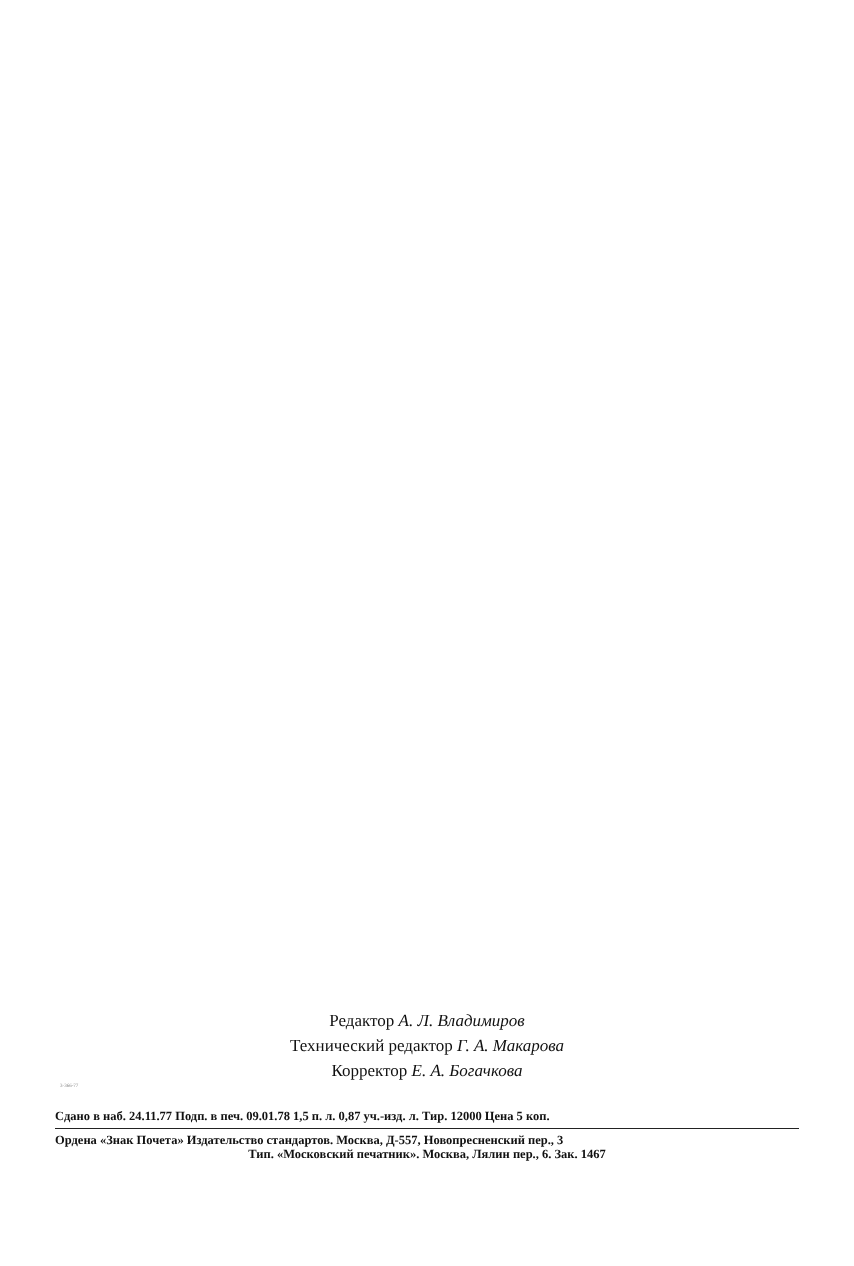Редактор А. Л. Владимиров
Технический редактор Г. А. Макарова
Корректор Е. А. Богачкова
3-366-77
Сдано в наб. 24.11.77 Подп. в печ. 09.01.78 1,5 п. л. 0,87 уч.-изд. л. Тир. 12000 Цена 5 коп.
Ордена «Знак Почета» Издательство стандартов. Москва, Д-557, Новопресненский пер., 3
Тип. «Московский печатник». Москва, Лялин пер., 6. Зак. 1467